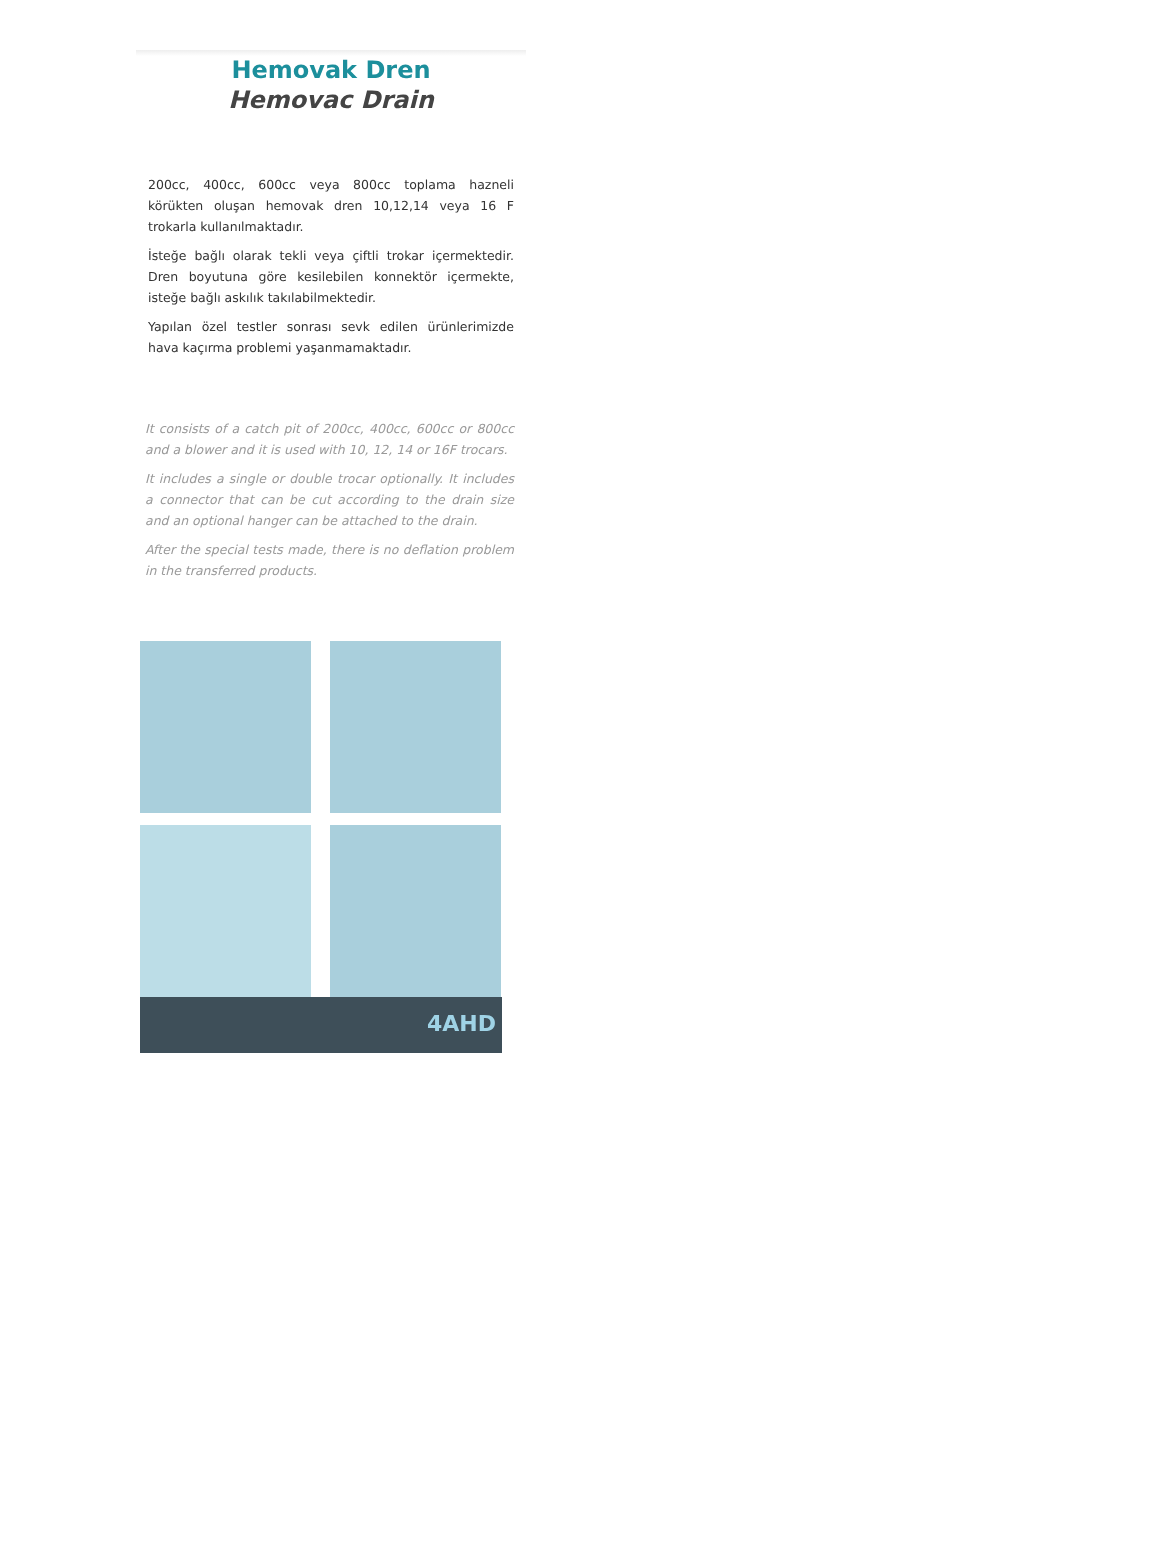Hemovak Dren
Hemovac Drain
200cc, 400cc, 600cc veya 800cc toplama hazneli körükten oluşan hemovak dren 10,12,14 veya 16 F trokarla kullanılmaktadır.
İsteğe bağlı olarak tekli veya çiftli trokar içermektedir. Dren boyutuna göre kesilebilen konnektör içermekte, isteğe bağlı askılık takılabilmektedir.
Yapılan özel testler sonrası sevk edilen ürünlerimizde hava kaçırma problemi yaşanmamaktadır.
It consists of a catch pit of 200cc, 400cc, 600cc or 800cc and a blower and it is used with 10, 12, 14 or 16F trocars.
It includes a single or double trocar optionally. It includes a connector that can be cut according to the drain size and an optional hanger can be attached to the drain.
After the special tests made, there is no deflation problem in the transferred products.
4AHD